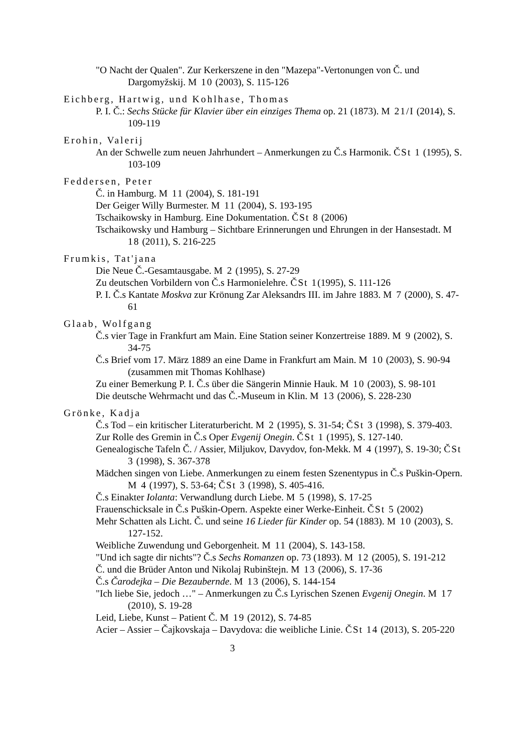"O Nacht der Qualen". Zur Kerkerszene in den "Mazepa"-Vertonungen von Č. und Dargomyžskij. M 10 (2003), S. 115-126
Eichberg, Hartwig, und Kohlhase, Thomas
P. I. Č.: Sechs Stücke für Klavier über ein einziges Thema op. 21 (1873). M 21/I (2014), S. 109-119
Erohin, Valerij
An der Schwelle zum neuen Jahrhundert – Anmerkungen zu Č.s Harmonik. ČSt 1 (1995), S. 103-109
Feddersen, Peter
Č. in Hamburg. M 11 (2004), S. 181-191
Der Geiger Willy Burmester. M 11 (2004), S. 193-195
Tschaikowsky in Hamburg. Eine Dokumentation. ČSt 8 (2006)
Tschaikowsky und Hamburg – Sichtbare Erinnerungen und Ehrungen in der Hansestadt. M 18 (2011), S. 216-225
Frumkis, Tat'jana
Die Neue Č.-Gesamtausgabe. M 2 (1995), S. 27-29
Zu deutschen Vorbildern von Č.s Harmonielehre. ČSt 1(1995), S. 111-126
P. I. Č.s Kantate Moskva zur Krönung Zar Aleksandrs III. im Jahre 1883. M 7 (2000), S. 47-61
Glaab, Wolfgang
Č.s vier Tage in Frankfurt am Main. Eine Station seiner Konzertreise 1889. M 9 (2002), S. 34-75
Č.s Brief vom 17. März 1889 an eine Dame in Frankfurt am Main. M 10 (2003), S. 90-94 (zusammen mit Thomas Kohlhase)
Zu einer Bemerkung P. I. Č.s über die Sängerin Minnie Hauk. M 10 (2003), S. 98-101
Die deutsche Wehrmacht und das Č.-Museum in Klin. M 13 (2006), S. 228-230
Grönke, Kadja
Č.s Tod – ein kritischer Literaturbericht. M 2 (1995), S. 31-54; ČSt 3 (1998), S. 379-403.
Zur Rolle des Gremin in Č.s Oper Evgenij Onegin. ČSt 1 (1995), S. 127-140.
Genealogische Tafeln Č. / Assier, Miljukov, Davydov, fon-Mekk. M 4 (1997), S. 19-30; ČSt 3 (1998), S. 367-378
Mädchen singen von Liebe. Anmerkungen zu einem festen Szenentypus in Č.s Puškin-Opern. M 4 (1997), S. 53-64; ČSt 3 (1998), S. 405-416.
Č.s Einakter Iolanta: Verwandlung durch Liebe. M 5 (1998), S. 17-25
Frauenschicksale in Č.s Puškin-Opern. Aspekte einer Werke-Einheit. ČSt 5 (2002)
Mehr Schatten als Licht. Č. und seine 16 Lieder für Kinder op. 54 (1883). M 10 (2003), S. 127-152.
Weibliche Zuwendung und Geborgenheit. M 11 (2004), S. 143-158.
"Und ich sagte dir nichts"? Č.s Sechs Romanzen op. 73 (1893). M 12 (2005), S. 191-212
Č. und die Brüder Anton und Nikolaj Rubinštejn. M 13 (2006), S. 17-36
Č.s Čarodejka – Die Bezaubernde. M 13 (2006), S. 144-154
"Ich liebe Sie, jedoch …" – Anmerkungen zu Č.s Lyrischen Szenen Evgenij Onegin. M 17 (2010), S. 19-28
Leid, Liebe, Kunst – Patient Č. M 19 (2012), S. 74-85
Acier – Assier – Čajkovskaja – Davydova: die weibliche Linie. ČSt 14 (2013), S. 205-220
3